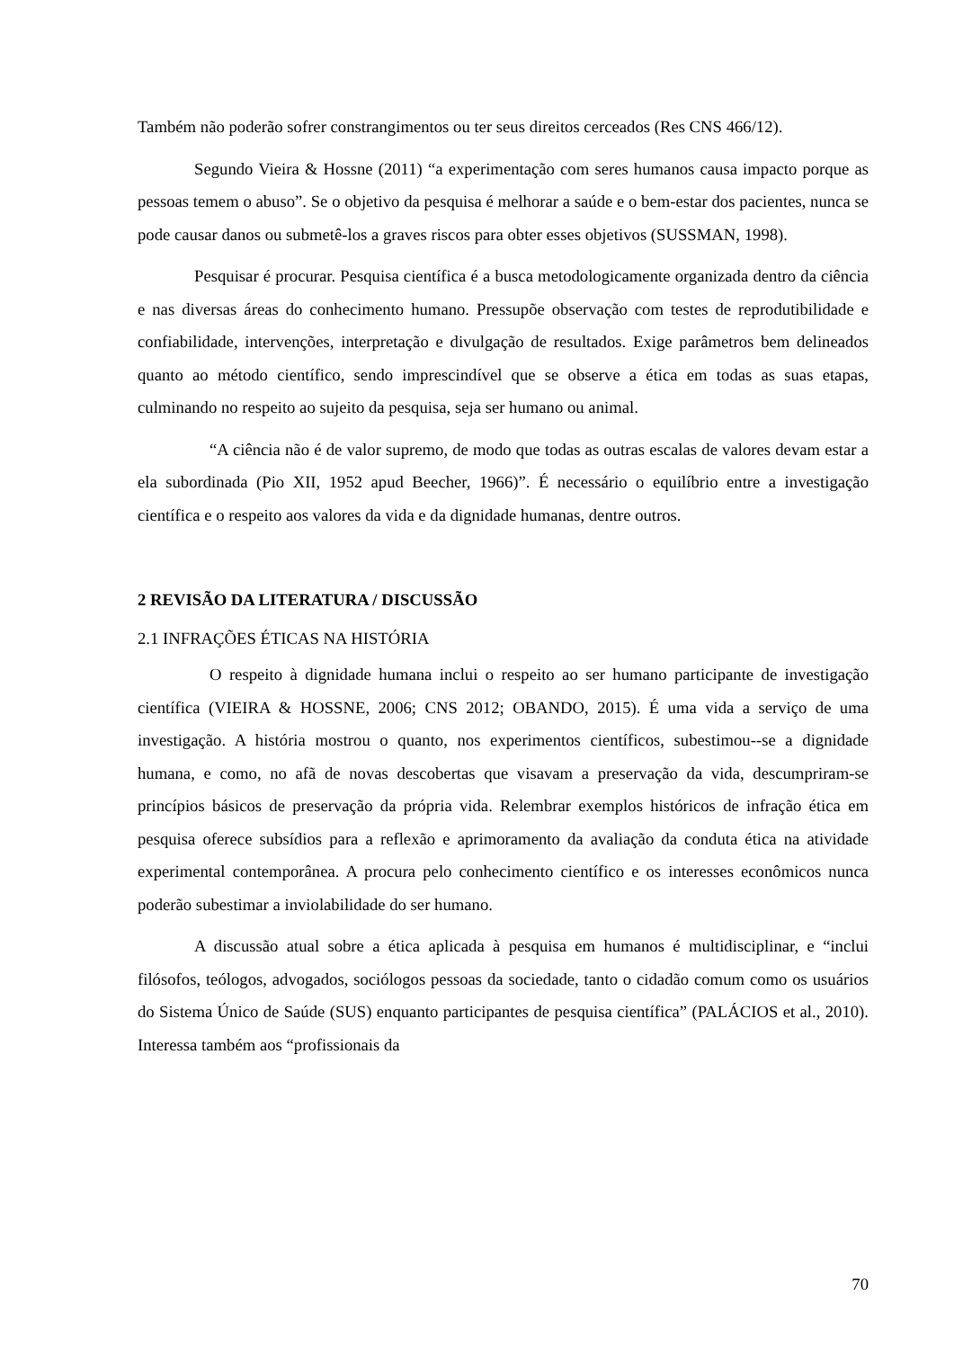Também não poderão sofrer constrangimentos ou ter seus direitos cerceados (Res CNS 466/12).
Segundo Vieira & Hossne (2011) “a experimentação com seres humanos causa impacto porque as pessoas temem o abuso”. Se o objetivo da pesquisa é melhorar a saúde e o bem-estar dos pacientes, nunca se pode causar danos ou submetê-los a graves riscos para obter esses objetivos (SUSSMAN, 1998).
Pesquisar é procurar. Pesquisa científica é a busca metodologicamente organizada dentro da ciência e nas diversas áreas do conhecimento humano. Pressupõe observação com testes de reprodutibilidade e confiabilidade, intervenções, interpretação e divulgação de resultados. Exige parâmetros bem delineados quanto ao método científico, sendo imprescindível que se observe a ética em todas as suas etapas, culminando no respeito ao sujeito da pesquisa, seja ser humano ou animal.
“A ciência não é de valor supremo, de modo que todas as outras escalas de valores devam estar a ela subordinada (Pio XII, 1952 apud Beecher, 1966)”. É necessário o equilíbrio entre a investigação científica e o respeito aos valores da vida e da dignidade humanas, dentre outros.
2 REVISÃO DA LITERATURA / DISCUSSÃO
2.1 INFRAÇÕES ÉTICAS NA HISTÓRIA
O respeito à dignidade humana inclui o respeito ao ser humano participante de investigação científica (VIEIRA & HOSSNE, 2006; CNS 2012; OBANDO, 2015). É uma vida a serviço de uma investigação. A história mostrou o quanto, nos experimentos científicos, subestimou--se a dignidade humana, e como, no afã de novas descobertas que visavam a preservação da vida, descumpriram-se princípios básicos de preservação da própria vida. Relembrar exemplos históricos de infração ética em pesquisa oferece subsídios para a reflexão e aprimoramento da avaliação da conduta ética na atividade experimental contemporânea. A procura pelo conhecimento científico e os interesses econômicos nunca poderão subestimar a inviolabilidade do ser humano.
A discussão atual sobre a ética aplicada à pesquisa em humanos é multidisciplinar, e “inclui filósofos, teólogos, advogados, sociólogos pessoas da sociedade, tanto o cidadão comum como os usuários do Sistema Único de Saúde (SUS) enquanto participantes de pesquisa científica” (PALÁCIOS et al., 2010). Interessa também aos “profissionais da
70